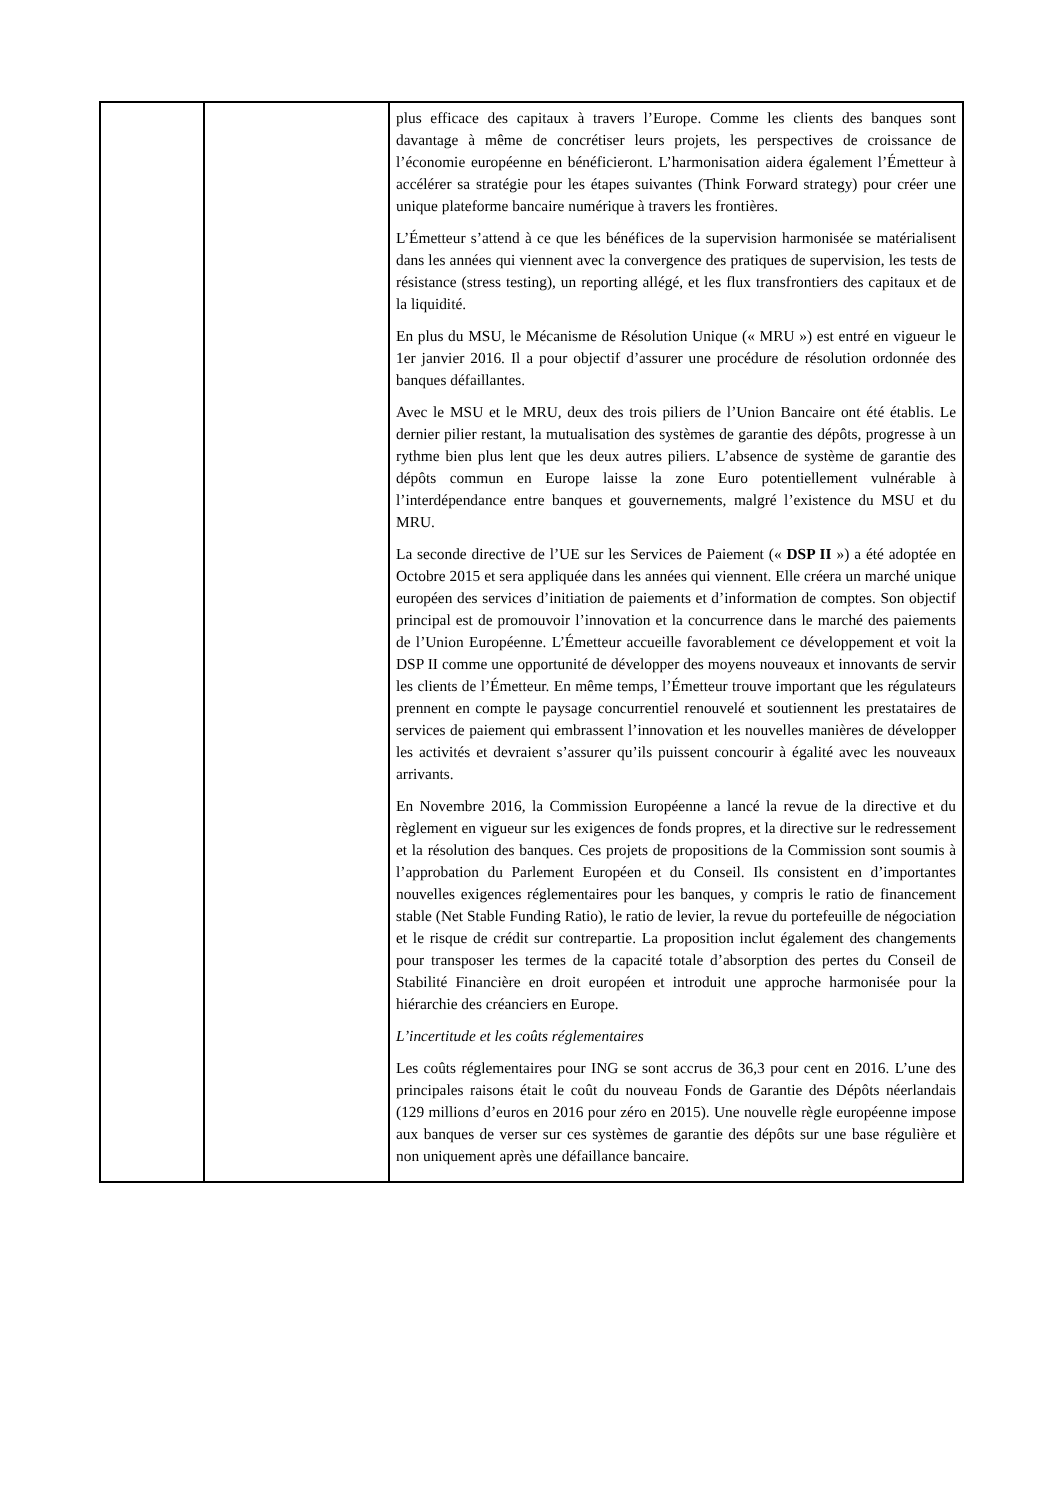| | | plus efficace des capitaux à travers l’Europe. Comme les clients des banques sont davantage à même de concrétiser leurs projets, les perspectives de croissance de l’économie européenne en bénéficieront. L’harmonisation aidera également l’Émetteur à accélérer sa stratégie pour les étapes suivantes (Think Forward strategy) pour créer une unique plateforme bancaire numérique à travers les frontières. L’Émetteur s’attend à ce que les bénéfices de la supervision harmonisée se matérialisent dans les années qui viennent avec la convergence des pratiques de supervision, les tests de résistance (stress testing), un reporting allégé, et les flux transfrontiers des capitaux et de la liquidité. En plus du MSU, le Mécanisme de Résolution Unique (« MRU ») est entré en vigueur le 1er janvier 2016. Il a pour objectif d’assurer une procédure de résolution ordonnée des banques défaillantes. Avec le MSU et le MRU, deux des trois piliers de l’Union Bancaire ont été établis. Le dernier pilier restant, la mutualisation des systèmes de garantie des dépôts, progresse à un rythme bien plus lent que les deux autres piliers. L’absence de système de garantie des dépôts commun en Europe laisse la zone Euro potentiellement vulnérable à l’interdépendance entre banques et gouvernements, malgré l’existence du MSU et du MRU. La seconde directive de l’UE sur les Services de Paiement (« DSP II ») a été adoptée en Octobre 2015 et sera appliquée dans les années qui viennent. Elle créera un marché unique européen des services d’initiation de paiements et d’information de comptes. Son objectif principal est de promouvoir l’innovation et la concurrence dans le marché des paiements de l’Union Européenne. L’Émetteur accueille favorablement ce développement et voit la DSP II comme une opportunité de développer des moyens nouveaux et innovants de servir les clients de l’Émetteur. En même temps, l’Émetteur trouve important que les régulateurs prennent en compte le paysage concurrentiel renouvelé et soutiennent les prestataires de services de paiement qui embrassent l’innovation et les nouvelles manières de développer les activités et devraient s’assurer qu’ils puissent concourir à égalité avec les nouveaux arrivants. En Novembre 2016, la Commission Européenne a lancé la revue de la directive et du règlement en vigueur sur les exigences de fonds propres, et la directive sur le redressement et la résolution des banques. Ces projets de propositions de la Commission sont soumis à l’approbation du Parlement Européen et du Conseil. Ils consistent en d’importantes nouvelles exigences réglementaires pour les banques, y compris le ratio de financement stable (Net Stable Funding Ratio), le ratio de levier, la revue du portefeuille de négociation et le risque de crédit sur contrepartie. La proposition inclut également des changements pour transposer les termes de la capacité totale d’absorption des pertes du Conseil de Stabilité Financière en droit européen et introduit une approche harmonisée pour la hiérarchie des créanciers en Europe. L’incertitude et les coûts réglementaires Les coûts réglementaires pour ING se sont accrus de 36,3 pour cent en 2016. L’une des principales raisons était le coût du nouveau Fonds de Garantie des Dépôts néerlandais (129 millions d’euros en 2016 pour zéro en 2015). Une nouvelle règle européenne impose aux banques de verser sur ces systèmes de garantie des dépôts sur une base régulière et non uniquement après une défaillance bancaire. |